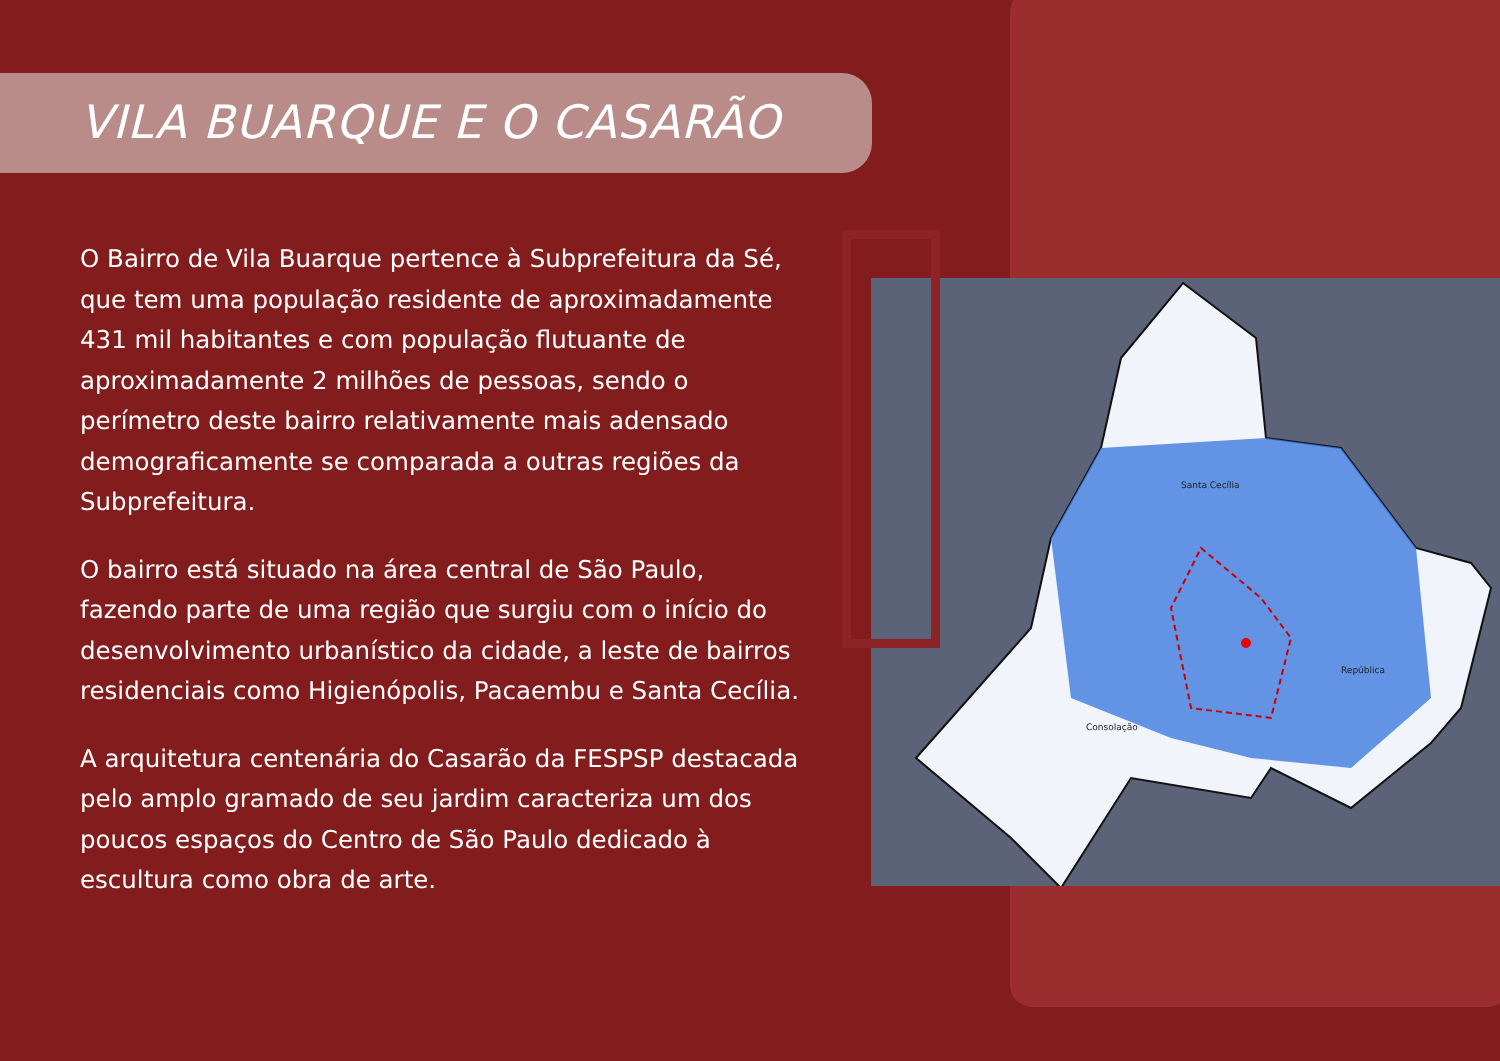VILA BUARQUE E O CASARÃO
Santa Cecília
República
Consolação
O Bairro de Vila Buarque pertence à Subprefeitura da Sé, que tem uma população residente de aproximadamente 431 mil habitantes e com população flutuante de aproximadamente 2 milhões de pessoas, sendo o perímetro deste bairro relativamente mais adensado demograficamente se comparada a outras regiões da Subprefeitura.
O bairro está situado na área central de São Paulo, fazendo parte de uma região que surgiu com o início do desenvolvimento urbanístico da cidade, a leste de bairros residenciais como Higienópolis, Pacaembu e Santa Cecília.
A arquitetura centenária do Casarão da FESPSP destacada pelo amplo gramado de seu jardim caracteriza um dos poucos espaços do Centro de São Paulo dedicado à escultura como obra de arte.